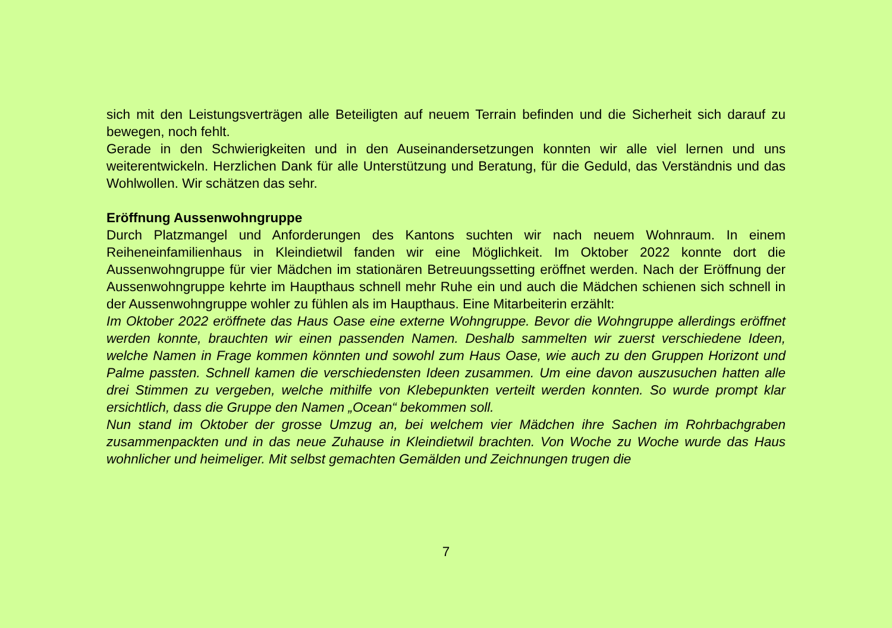sich mit den Leistungsverträgen alle Beteiligten auf neuem Terrain befinden und die Sicherheit sich darauf zu bewegen, noch fehlt.
Gerade in den Schwierigkeiten und in den Auseinandersetzungen konnten wir alle viel lernen und uns weiterentwickeln. Herzlichen Dank für alle Unterstützung und Beratung, für die Geduld, das Verständnis und das Wohlwollen. Wir schätzen das sehr.
Eröffnung Aussenwohngruppe
Durch Platzmangel und Anforderungen des Kantons suchten wir nach neuem Wohnraum. In einem Reiheneinfamilienhaus in Kleindietwil fanden wir eine Möglichkeit. Im Oktober 2022 konnte dort die Aussenwohngruppe für vier Mädchen im stationären Betreuungssetting eröffnet werden. Nach der Eröffnung der Aussenwohngruppe kehrte im Haupthaus schnell mehr Ruhe ein und auch die Mädchen schienen sich schnell in der Aussenwohngruppe wohler zu fühlen als im Haupthaus. Eine Mitarbeiterin erzählt:
Im Oktober 2022 eröffnete das Haus Oase eine externe Wohngruppe. Bevor die Wohngruppe allerdings eröffnet werden konnte, brauchten wir einen passenden Namen. Deshalb sammelten wir zuerst verschiedene Ideen, welche Namen in Frage kommen könnten und sowohl zum Haus Oase, wie auch zu den Gruppen Horizont und Palme passten. Schnell kamen die verschiedensten Ideen zusammen. Um eine davon auszusuchen hatten alle drei Stimmen zu vergeben, welche mithilfe von Klebepunkten verteilt werden konnten. So wurde prompt klar ersichtlich, dass die Gruppe den Namen „Ocean“ bekommen soll.
Nun stand im Oktober der grosse Umzug an, bei welchem vier Mädchen ihre Sachen im Rohrbachgraben zusammenpackten und in das neue Zuhause in Kleindietwil brachten. Von Woche zu Woche wurde das Haus wohnlicher und heimeliger. Mit selbst gemachten Gemälden und Zeichnungen trugen die
7